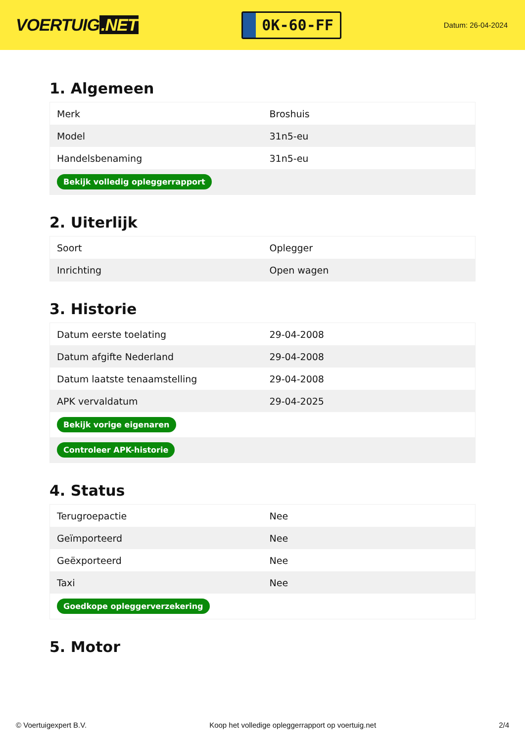VOERTUIG.NET
0K-60-FF
Datum: 26-04-2024
1. Algemeen
| Merk | Broshuis |
| Model | 31n5-eu |
| Handelsbenaming | 31n5-eu |
| Bekijk volledig opleggerrapport | |
2. Uiterlijk
| Soort | Oplegger |
| Inrichting | Open wagen |
3. Historie
| Datum eerste toelating | 29-04-2008 |
| Datum afgifte Nederland | 29-04-2008 |
| Datum laatste tenaamstelling | 29-04-2008 |
| APK vervaldatum | 29-04-2025 |
| Bekijk vorige eigenaren | |
| Controleer APK-historie | |
4. Status
| Terugroepactie | Nee |
| Geïmporteerd | Nee |
| Geëxporteerd | Nee |
| Taxi | Nee |
| Goedkope opleggerverzekering | |
5. Motor
© Voertuigexpert B.V. Koop het volledige opleggerrapport op voertuig.net 2/4